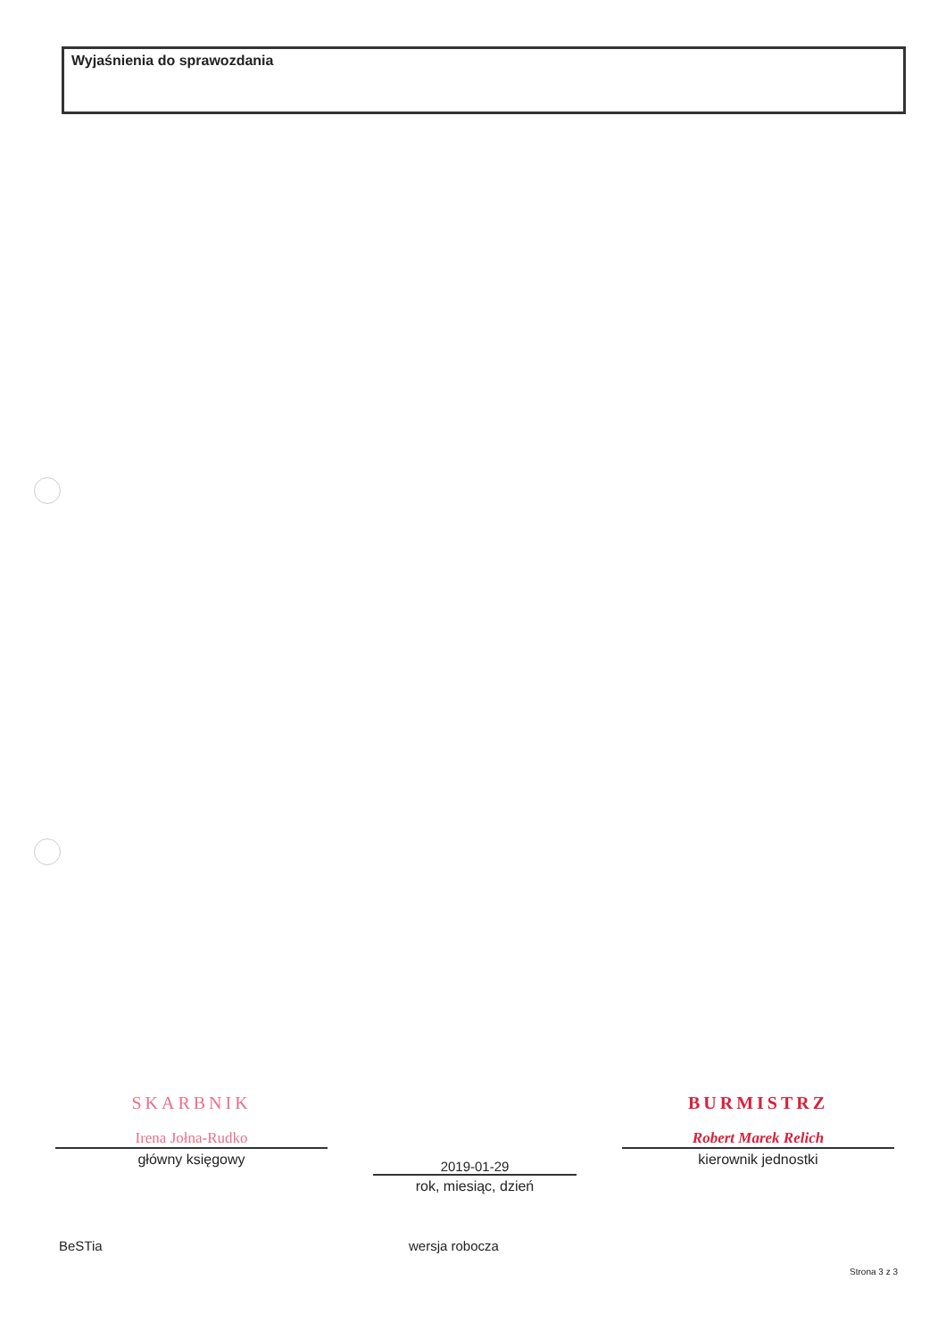Wyjaśnienia do sprawozdania
SKARBNIK
Irena Jołna-Rudko
główny księgowy
2019-01-29
rok, miesiąc, dzień
BURMISTRZ
Robert Marek Relich
kierownik jednostki
BeSTia wersja robocza
Strona 3 z 3